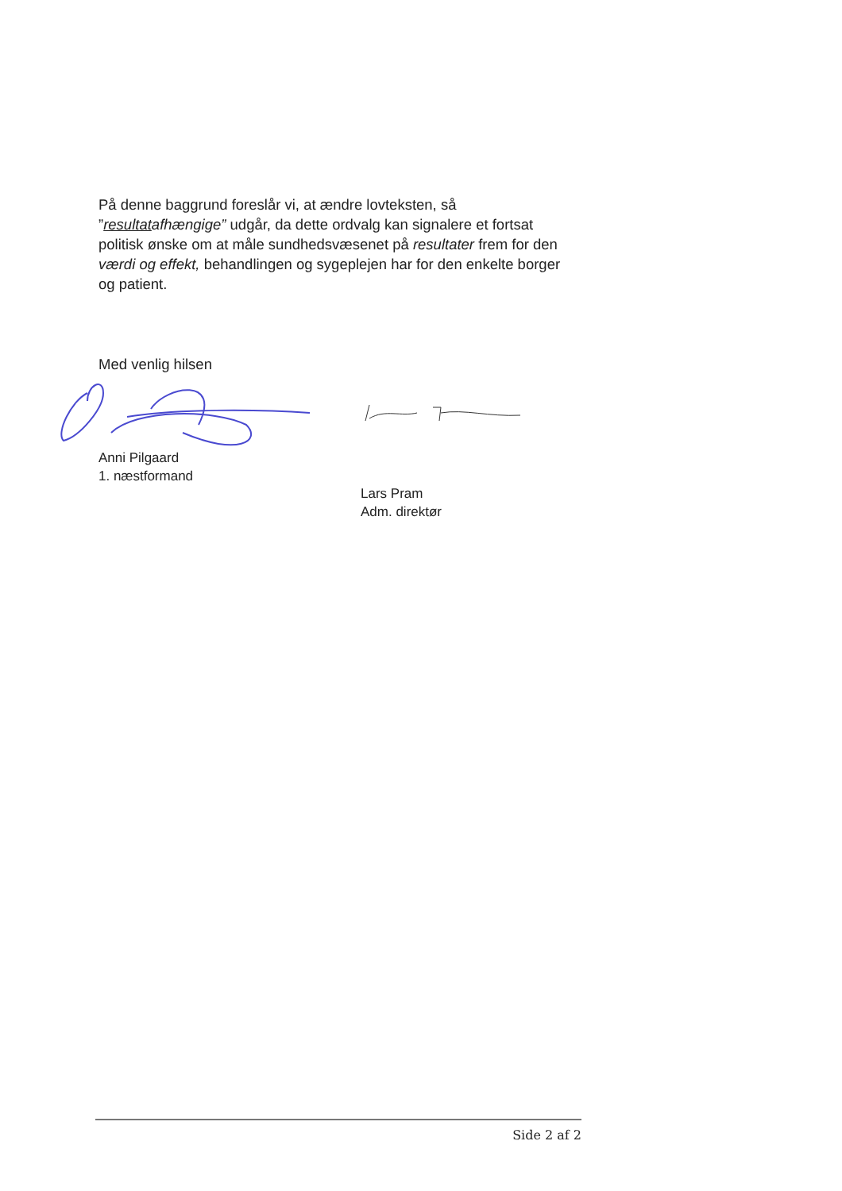På denne baggrund foreslår vi, at ændre lovteksten, så ”resultatafhængige” udgår, da dette ordvalg kan signalere et fortsat politisk ønske om at måle sundhedsvæsenet på resultater frem for den værdi og effekt, behandlingen og sygeplejen har for den enkelte borger og patient.
Med venlig hilsen
Anni Pilgaard
1. næstformand
Lars Pram
Adm. direktør
Side 2 af 2